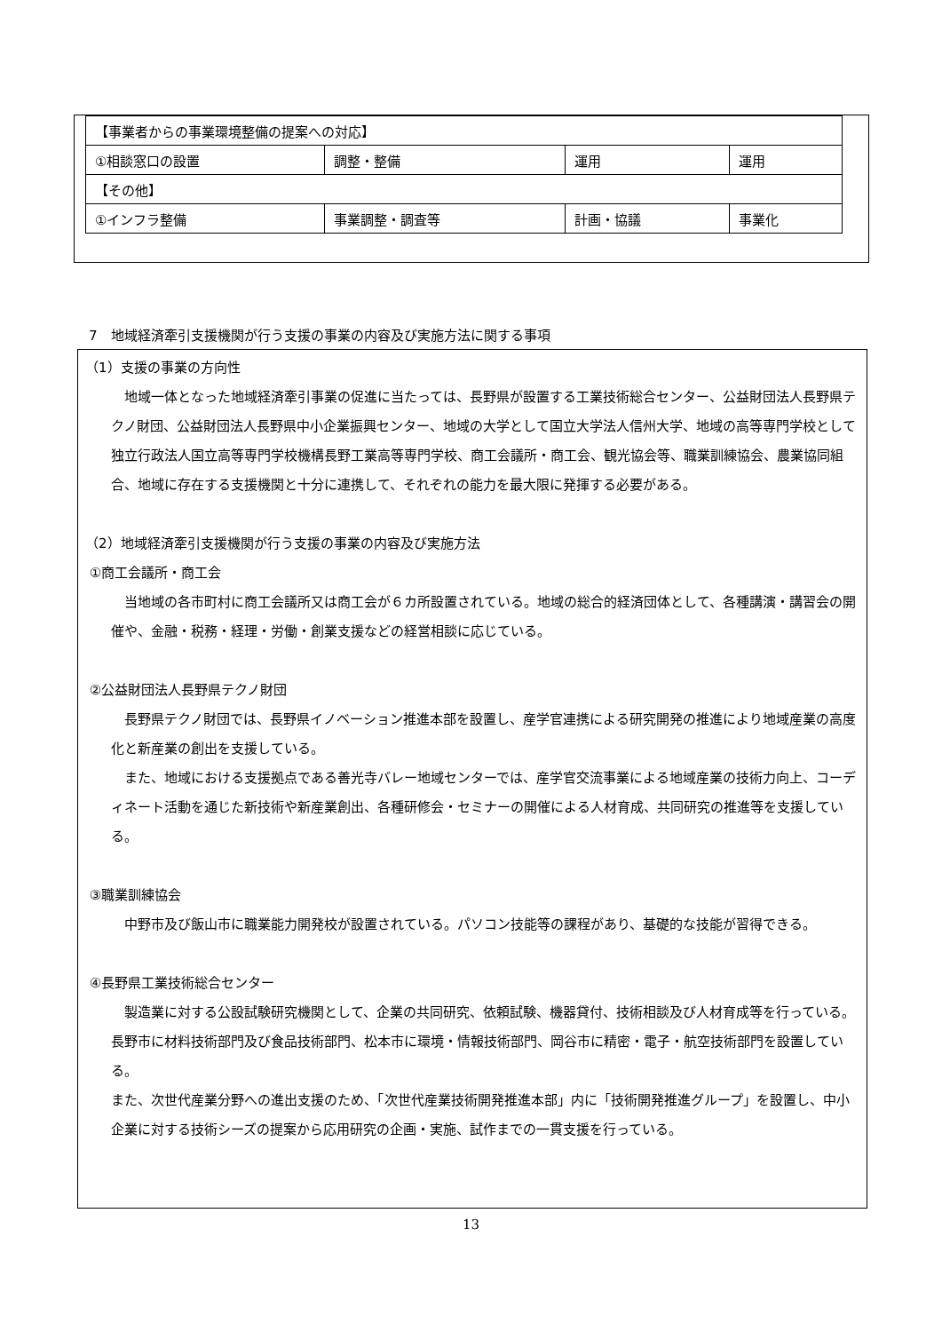| 【事業者からの事業環境整備の提案への対応】 | | | |
| ①相談窓口の設置 | 調整・整備 | 運用 | 運用 |
| 【その他】 | | | |
| ①インフラ整備 | 事業調整・調査等 | 計画・協議 | 事業化 |
7　地域経済牽引支援機関が行う支援の事業の内容及び実施方法に関する事項
（1）支援の事業の方向性
　地域一体となった地域経済牽引事業の促進に当たっては、長野県が設置する工業技術総合センター、公益財団法人長野県テクノ財団、公益財団法人長野県中小企業振興センター、地域の大学として国立大学法人信州大学、地域の高等専門学校として独立行政法人国立高等専門学校機構長野工業高等専門学校、商工会議所・商工会、観光協会等、職業訓練協会、農業協同組合、地域に存在する支援機関と十分に連携して、それぞれの能力を最大限に発揮する必要がある。
（2）地域経済牽引支援機関が行う支援の事業の内容及び実施方法
①商工会議所・商工会
　当地域の各市町村に商工会議所又は商工会が６カ所設置されている。地域の総合的経済団体として、各種講演・講習会の開催や、金融・税務・経理・労働・創業支援などの経営相談に応じている。
②公益財団法人長野県テクノ財団
　長野県テクノ財団では、長野県イノベーション推進本部を設置し、産学官連携による研究開発の推進により地域産業の高度化と新産業の創出を支援している。
　また、地域における支援拠点である善光寺バレー地域センターでは、産学官交流事業による地域産業の技術力向上、コーディネート活動を通じた新技術や新産業創出、各種研修会・セミナーの開催による人材育成、共同研究の推進等を支援している。
③職業訓練協会
　中野市及び飯山市に職業能力開発校が設置されている。パソコン技能等の課程があり、基礎的な技能が習得できる。
④長野県工業技術総合センター
　製造業に対する公設試験研究機関として、企業の共同研究、依頼試験、機器貸付、技術相談及び人材育成等を行っている。長野市に材料技術部門及び食品技術部門、松本市に環境・情報技術部門、岡谷市に精密・電子・航空技術部門を設置している。
また、次世代産業分野への進出支援のため、「次世代産業技術開発推進本部」内に「技術開発推進グループ」を設置し、中小企業に対する技術シーズの提案から応用研究の企画・実施、試作までの一貫支援を行っている。
13